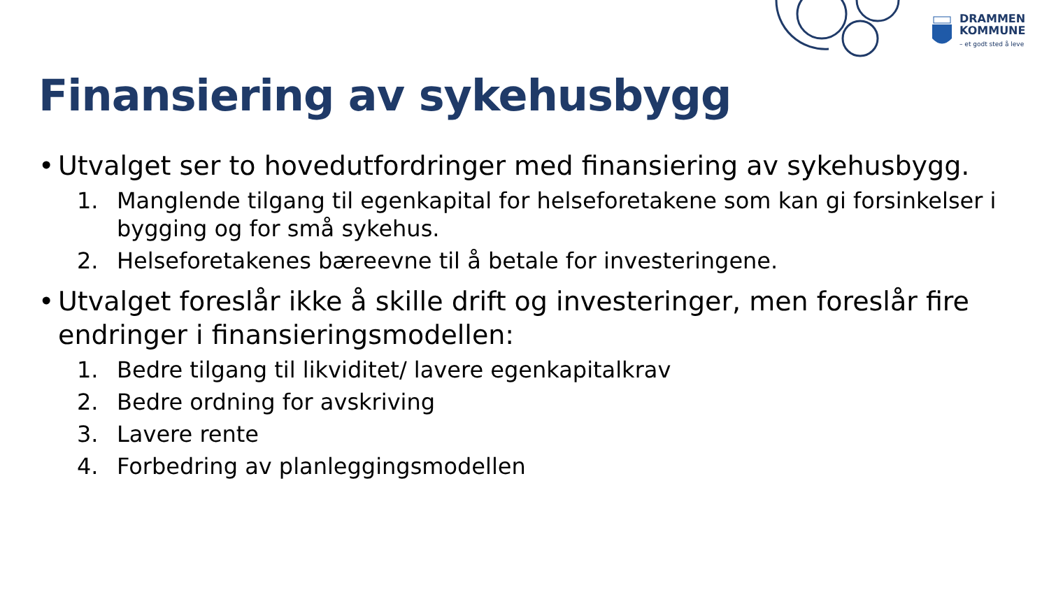DRAMMEN
KOMMUNE
– et godt sted å leve
Finansiering av sykehusbygg
• Utvalget ser to hovedutfordringer med finansiering av sykehusbygg.
1. Manglende tilgang til egenkapital for helseforetakene som kan gi forsinkelser i bygging og for små sykehus.
2. Helseforetakenes bæreevne til å betale for investeringene.
• Utvalget foreslår ikke å skille drift og investeringer, men foreslår fire endringer i finansieringsmodellen:
1. Bedre tilgang til likviditet/ lavere egenkapitalkrav
2. Bedre ordning for avskriving
3. Lavere rente
4. Forbedring av planleggingsmodellen